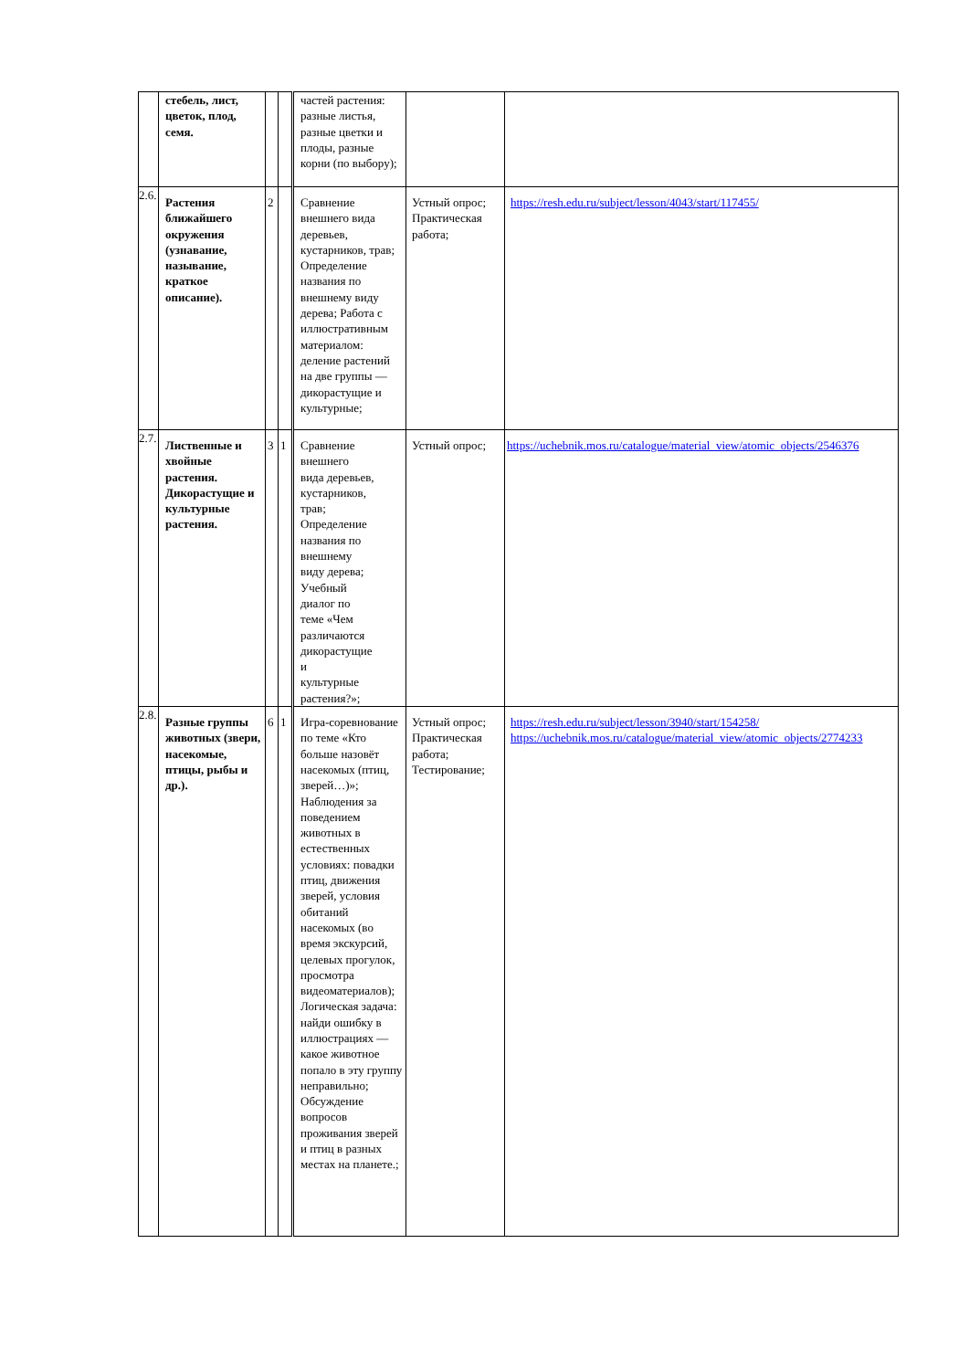| | стебель, лист, цветок, плод, семя. | | | частей растения: разные листья, разные цветки и плоды, разные корни (по выбору); | | |
| 2.6. | Растения ближайшего окружения (узнавание, называние, краткое описание). | 2 | | Сравнение внешнего вида деревьев, кустарников, трав; Определение названия по внешнему виду дерева; Работа с иллюстративным материалом: деление растений на две группы — дикорастущие и культурные; | Устный опрос; Практическая работа; | https://resh.edu.ru/subject/lesson/4043/start/117455/ |
| 2.7. | Лиственные и хвойные растения. Дикорастущие и культурные растения. | 3 | 1 | Сравнение внешнего вида деревьев, кустарников, трав; Определение названия по внешнему виду дерева; Учебный диалог по теме «Чем различаются дикорастущие и культурные растения?»; | Устный опрос; | https://uchebnik.mos.ru/catalogue/material_view/atomic_objects/2546376 |
| 2.8. | Разные группы животных (звери, насекомые, птицы, рыбы и др.). | 6 | 1 | Игра-соревнование по теме «Кто больше назовёт насекомых (птиц, зверей…)»; Наблюдения за поведением животных в естественных условиях: повадки птиц, движения зверей, условия обитаний насекомых (во время экскурсий, целевых прогулок, просмотра видеоматериалов); Логическая задача: найди ошибку в иллюстрациях — какое животное попало в эту группу неправильно; Обсуждение вопросов проживания зверей и птиц в разных местах на планете.; | Устный опрос; Практическая работа; Тестирование; | https://resh.edu.ru/subject/lesson/3940/start/154258/ https://uchebnik.mos.ru/catalogue/material_view/atomic_objects/2774233 |